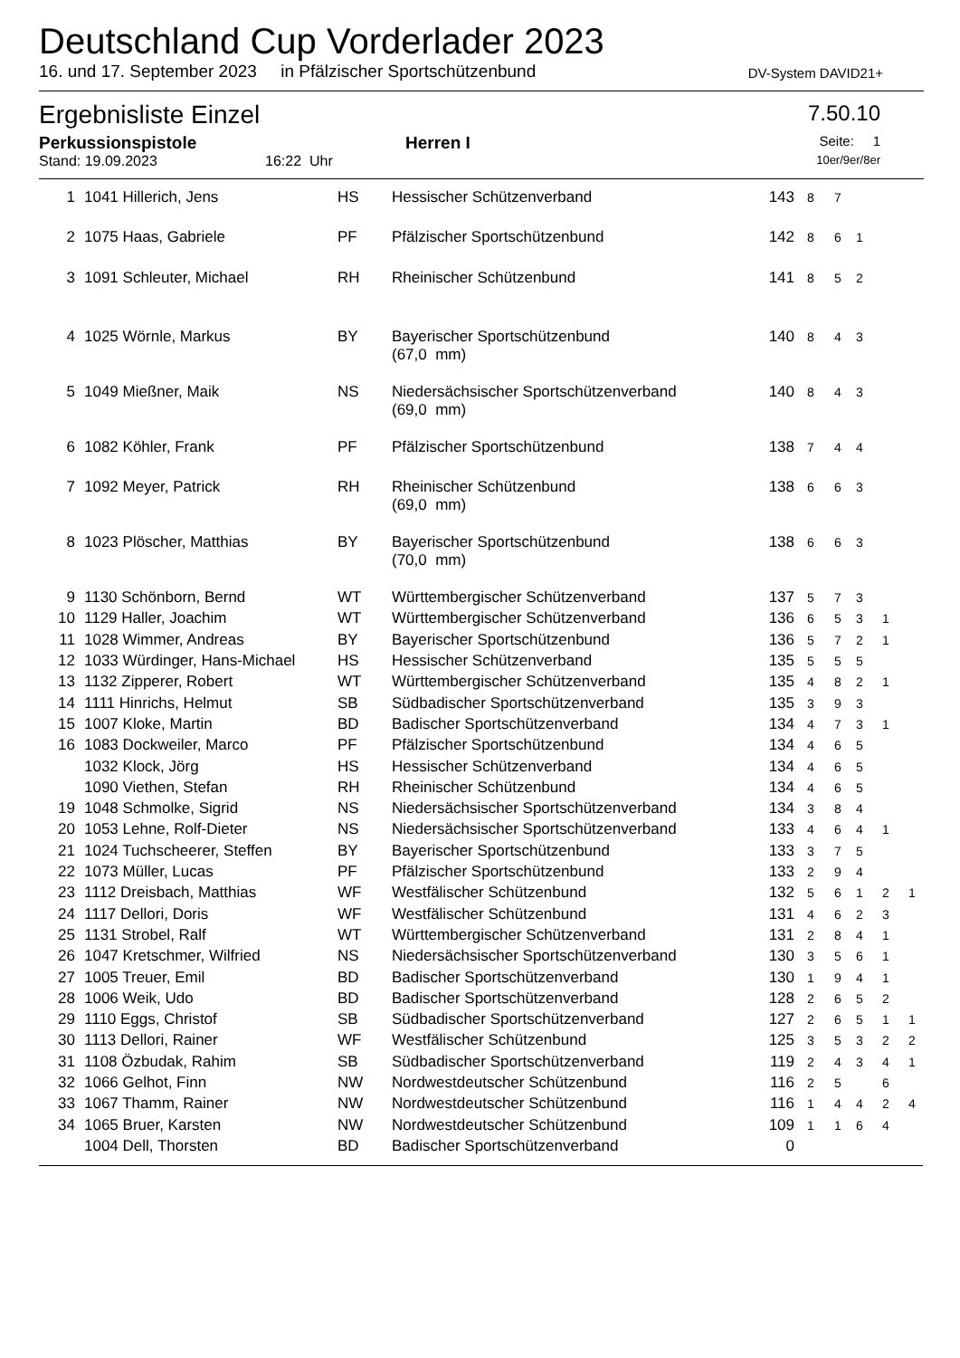Deutschland Cup Vorderlader 2023
16. und 17. September 2023 in Pfälzischer Sportschützenbund DV-System DAVID21+
Ergebnisliste Einzel 7.50.10
Perkussionspistole Herren I Seite: 1
Stand: 19.09.2023 16:22 Uhr 10er/9er/8er
| 1 | 1041 Hillerich, Jens | HS | Hessischer Schützenverband | 143 | 8 | 7 | | | |
| 2 | 1075 Haas, Gabriele | PF | Pfälzischer Sportschützenbund | 142 | 8 | 6 | 1 | | |
| 3 | 1091 Schleuter, Michael | RH | Rheinischer Schützenbund | 141 | 8 | 5 | 2 | | |
| 4 | 1025 Wörnle, Markus | BY | Bayerischer Sportschützenbund (67,0 mm) | 140 | 8 | 4 | 3 | | |
| 5 | 1049 Mießner, Maik | NS | Niedersächsischer Sportschützenverband (69,0 mm) | 140 | 8 | 4 | 3 | | |
| 6 | 1082 Köhler, Frank | PF | Pfälzischer Sportschützenbund | 138 | 7 | 4 | 4 | | |
| 7 | 1092 Meyer, Patrick | RH | Rheinischer Schützenbund (69,0 mm) | 138 | 6 | 6 | 3 | | |
| 8 | 1023 Plöscher, Matthias | BY | Bayerischer Sportschützenbund (70,0 mm) | 138 | 6 | 6 | 3 | | |
| 9 | 1130 Schönborn, Bernd | WT | Württembergischer Schützenverband | 137 | 5 | 7 | 3 | | |
| 10 | 1129 Haller, Joachim | WT | Württembergischer Schützenverband | 136 | 6 | 5 | 3 | 1 | |
| 11 | 1028 Wimmer, Andreas | BY | Bayerischer Sportschützenbund | 136 | 5 | 7 | 2 | 1 | |
| 12 | 1033 Würdinger, Hans-Michael | HS | Hessischer Schützenverband | 135 | 5 | 5 | 5 | | |
| 13 | 1132 Zipperer, Robert | WT | Württembergischer Schützenverband | 135 | 4 | 8 | 2 | 1 | |
| 14 | 1111 Hinrichs, Helmut | SB | Südbadischer Sportschützenverband | 135 | 3 | 9 | 3 | | |
| 15 | 1007 Kloke, Martin | BD | Badischer Sportschützenverband | 134 | 4 | 7 | 3 | 1 | |
| 16 | 1083 Dockweiler, Marco | PF | Pfälzischer Sportschützenbund | 134 | 4 | 6 | 5 | | |
| | 1032 Klock, Jörg | HS | Hessischer Schützenverband | 134 | 4 | 6 | 5 | | |
| | 1090 Viethen, Stefan | RH | Rheinischer Schützenbund | 134 | 4 | 6 | 5 | | |
| 19 | 1048 Schmolke, Sigrid | NS | Niedersächsischer Sportschützenverband | 134 | 3 | 8 | 4 | | |
| 20 | 1053 Lehne, Rolf-Dieter | NS | Niedersächsischer Sportschützenverband | 133 | 4 | 6 | 4 | 1 | |
| 21 | 1024 Tuchscheerer, Steffen | BY | Bayerischer Sportschützenbund | 133 | 3 | 7 | 5 | | |
| 22 | 1073 Müller, Lucas | PF | Pfälzischer Sportschützenbund | 133 | 2 | 9 | 4 | | |
| 23 | 1112 Dreisbach, Matthias | WF | Westfälischer Schützenbund | 132 | 5 | 6 | 1 | 2 | 1 |
| 24 | 1117 Dellori, Doris | WF | Westfälischer Schützenbund | 131 | 4 | 6 | 2 | 3 | |
| 25 | 1131 Strobel, Ralf | WT | Württembergischer Schützenverband | 131 | 2 | 8 | 4 | 1 | |
| 26 | 1047 Kretschmer, Wilfried | NS | Niedersächsischer Sportschützenverband | 130 | 3 | 5 | 6 | 1 | |
| 27 | 1005 Treuer, Emil | BD | Badischer Sportschützenverband | 130 | 1 | 9 | 4 | 1 | |
| 28 | 1006 Weik, Udo | BD | Badischer Sportschützenverband | 128 | 2 | 6 | 5 | 2 | |
| 29 | 1110 Eggs, Christof | SB | Südbadischer Sportschützenverband | 127 | 2 | 6 | 5 | 1 | 1 |
| 30 | 1113 Dellori, Rainer | WF | Westfälischer Schützenbund | 125 | 3 | 5 | 3 | 2 | 2 |
| 31 | 1108 Özbudak, Rahim | SB | Südbadischer Sportschützenverband | 119 | 2 | 4 | 3 | 4 | 1 |
| 32 | 1066 Gelhot, Finn | NW | Nordwestdeutscher Schützenbund | 116 | 2 | 5 | | 6 | |
| 33 | 1067 Thamm, Rainer | NW | Nordwestdeutscher Schützenbund | 116 | 1 | 4 | 4 | 2 | 4 |
| 34 | 1065 Bruer, Karsten | NW | Nordwestdeutscher Schützenbund | 109 | 1 | 1 | 6 | 4 | |
| | 1004 Dell, Thorsten | BD | Badischer Sportschützenverband | 0 | | | | | |